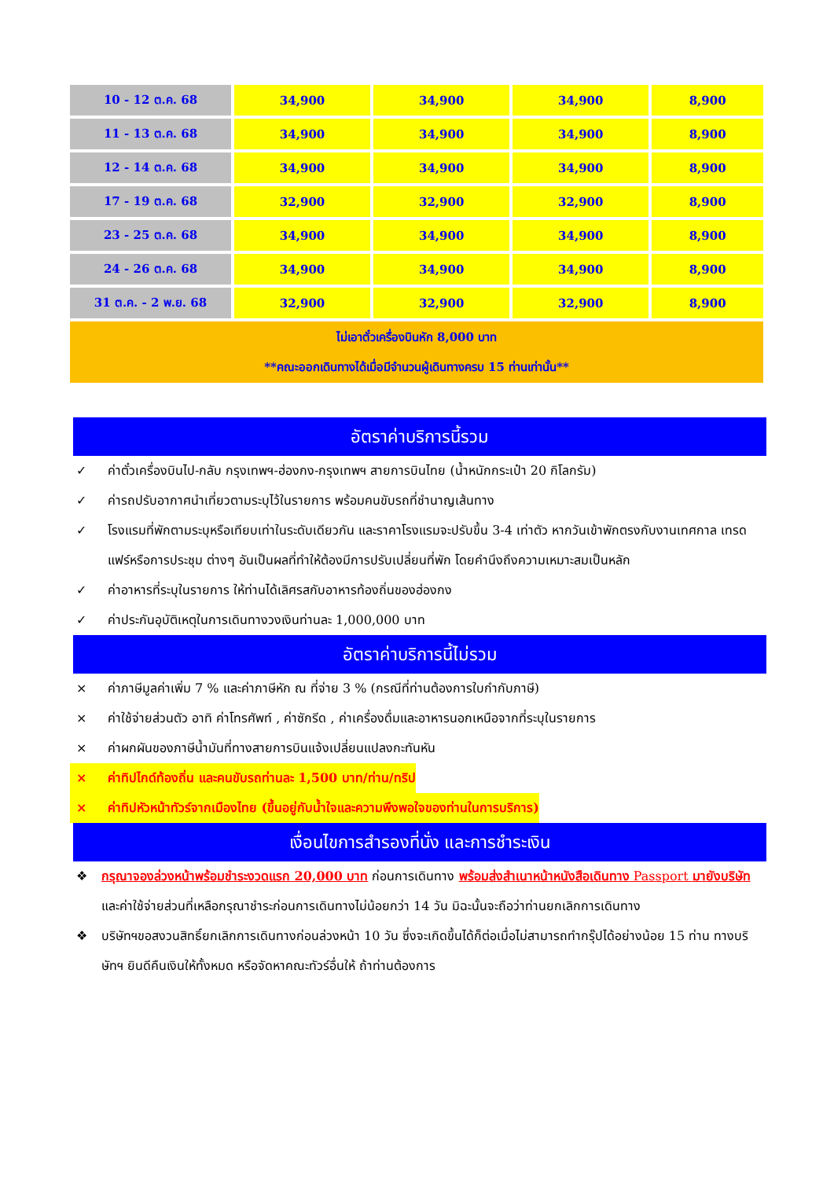| 10 - 12 ต.ค. 68 | 34,900 | 34,900 | 34,900 | 8,900 |
| 11 - 13 ต.ค. 68 | 34,900 | 34,900 | 34,900 | 8,900 |
| 12 - 14 ต.ค. 68 | 34,900 | 34,900 | 34,900 | 8,900 |
| 17 - 19 ต.ค. 68 | 32,900 | 32,900 | 32,900 | 8,900 |
| 23 - 25 ต.ค. 68 | 34,900 | 34,900 | 34,900 | 8,900 |
| 24 - 26 ต.ค. 68 | 34,900 | 34,900 | 34,900 | 8,900 |
| 31 ต.ค. - 2 พ.ย. 68 | 32,900 | 32,900 | 32,900 | 8,900 |
| ไม่เอาตั๋วเครื่องบินหัก 8,000 บาท **คณะออกเดินทางได้เมื่อมีจำนวนผู้เดินทางครบ 15 ท่านเท่านั้น** | | | | |
อัตราค่าบริการนี้รวม
✓ ค่าตั๋วเครื่องบินไป-กลับ กรุงเทพฯ-ฮ่องกง-กรุงเทพฯ สายการบินไทย (น้ำหนักกระเป๋า 20 กิโลกรัม)
✓ ค่ารถปรับอากาศนำเที่ยวตามระบุไว้ในรายการ พร้อมคนขับรถที่ชำนาญเส้นทาง
✓ โรงแรมที่พักตามระบุหรือเทียบเท่าในระดับเดียวกัน และราคาโรงแรมจะปรับขึ้น 3-4 เท่าตัว หากวันเข้าพักตรงกับงานเทศกาล เทรดแฟร์หรือการประชุม ต่างๆ อันเป็นผลที่ทำให้ต้องมีการปรับเปลี่ยนที่พัก โดยคำนึงถึงความเหมาะสมเป็นหลัก
✓ ค่าอาหารที่ระบุในรายการ ให้ท่านได้เลิศรสกับอาหารท้องถิ่นของฮ่องกง
✓ ค่าประกันอุบัติเหตุในการเดินทางวงเงินท่านละ 1,000,000 บาท
อัตราค่าบริการนี้ไม่รวม
× ค่าภาษีมูลค่าเพิ่ม 7 % และค่าภาษีหัก ณ ที่จ่าย 3 % (กรณีที่ท่านต้องการใบกำกับภาษี)
× ค่าใช้จ่ายส่วนตัว อาทิ ค่าโทรศัพท์ , ค่าซักรีด , ค่าเครื่องดื่มและอาหารนอกเหนือจากที่ระบุในรายการ
× ค่าผกผันของภาษีน้ำมันที่ทางสายการบินแจ้งเปลี่ยนแปลงกะทันหัน
× ค่าทิปไกด์ท้องถิ่น และคนขับรถท่านละ 1,500 บาท/ท่าน/ทริป
× ค่าทิปหัวหน้าทัวร์จากเมืองไทย (ขึ้นอยู่กับน้ำใจและความพึงพอใจของท่านในการบริการ)
เงื่อนไขการสำรองที่นั่ง และการชำระเงิน
❖ กรุณาจองล่วงหน้าพร้อมชำระงวดแรก 20,000 บาท ก่อนการเดินทาง พร้อมส่งสำเนาหน้าหนังสือเดินทาง Passport มายังบริษัท และค่าใช้จ่ายส่วนที่เหลือกรุณาชำระก่อนการเดินทางไม่น้อยกว่า 14 วัน มิฉะนั้นจะถือว่าท่านยกเลิกการเดินทาง
❖ บริษัทฯขอสงวนสิทธิ์ยกเลิกการเดินทางก่อนล่วงหน้า 10 วัน ซึ่งจะเกิดขึ้นได้ก็ต่อเมื่อไม่สามารถทำกรุ๊ปได้อย่างน้อย 15 ท่าน ทางบริษัทฯ ยินดีคืนเงินให้ทั้งหมด หรือจัดหาคณะทัวร์อื่นให้ ถ้าท่านต้องการ